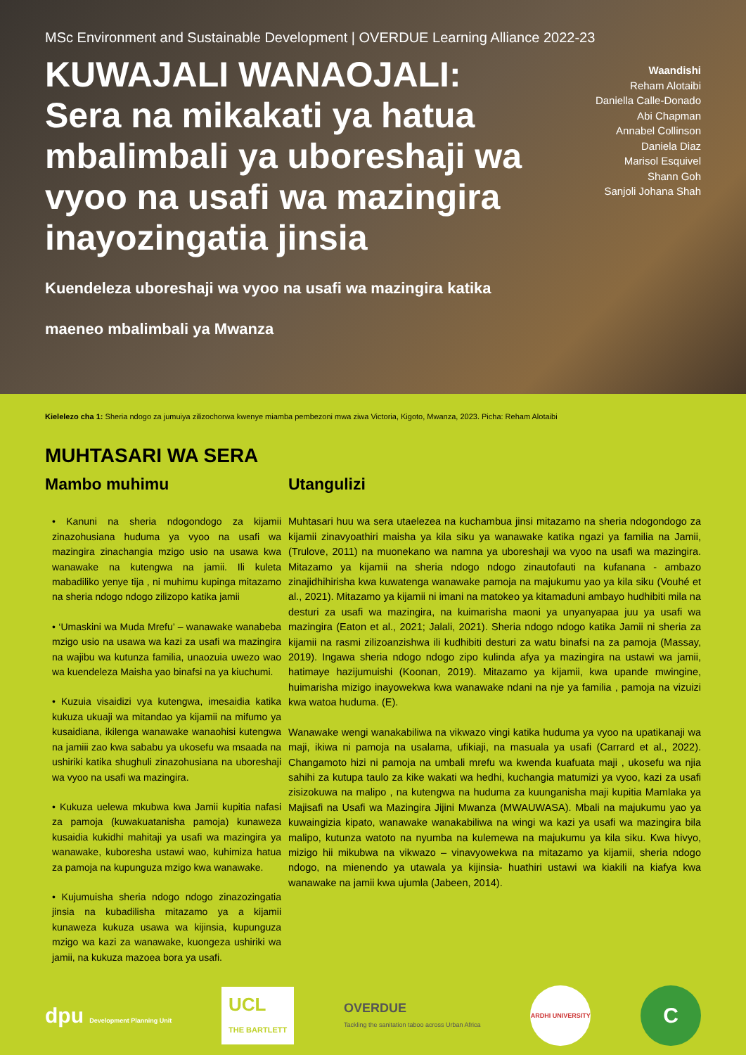MSc Environment and Sustainable Development | OVERDUE Learning Alliance 2022-23
KUWAJALI WANAOJALI:
Sera na mikakati ya hatua mbalimbali ya uboreshaji wa vyoo na usafi wa mazingira inayozingatia jinsia
Waandishi
Reham Alotaibi
Daniella Calle-Donado
Abi Chapman
Annabel Collinson
Daniela Diaz
Marisol Esquivel
Shann Goh
Sanjoli Johana Shah
Kuendeleza uboreshaji wa vyoo na usafi wa mazingira katika
maeneo mbalimbali ya Mwanza
Kielelezo cha 1: Sheria ndogo za jumuiya zilizochorwa kwenye miamba pembezoni mwa ziwa Victoria, Kigoto, Mwanza, 2023. Picha: Reham Alotaibi
MUHTASARI WA SERA
Mambo muhimu
• Kanuni na sheria ndogondogo za kijamii zinazohusiana huduma ya vyoo na usafi wa mazingira zinachangia mzigo usio na usawa kwa wanawake na kutengwa na jamii. Ili kuleta mabadiliko yenye tija , ni muhimu kupinga mitazamo na sheria ndogo ndogo zilizopo katika jamii
• ‘Umaskini wa Muda Mrefu’ – wanawake wanabeba mzigo usio na usawa wa kazi za usafi wa mazingira na wajibu wa kutunza familia, unaozuia uwezo wao wa kuendeleza Maisha yao binafsi na ya kiuchumi.
• Kuzuia visaidizi vya kutengwa, imesaidia katika kukuza ukuaji wa mitandao ya kijamii na mifumo ya kusaidiana, ikilenga wanawake wanaohisi kutengwa na jamiii zao kwa sababu ya ukosefu wa msaada na ushiriki katika shughuli zinazohusiana na uboreshaji wa vyoo na usafi wa mazingira.
• Kukuza uelewa mkubwa kwa Jamii kupitia nafasi za pamoja (kuwakuatanisha pamoja) kunaweza kusaidia kukidhi mahitaji ya usafi wa mazingira ya wanawake, kuboresha ustawi wao, kuhimiza hatua za pamoja na kupunguza mzigo kwa wanawake.
• Kujumuisha sheria ndogo ndogo zinazozingatia jinsia na kubadilisha mitazamo ya a kijamii kunaweza kukuza usawa wa kijinsia, kupunguza mzigo wa kazi za wanawake, kuongeza ushiriki wa jamii, na kukuza mazoea bora ya usafi.
Utangulizi
Muhtasari huu wa sera utaelezea na kuchambua jinsi mitazamo na sheria ndogondogo za kijamii zinavyoathiri maisha ya kila siku ya wanawake katika ngazi ya familia na Jamii, (Trulove, 2011) na muonekano wa namna ya uboreshaji wa vyoo na usafi wa mazingira. Mitazamo ya kijamii na sheria ndogo ndogo zinautofauti na kufanana - ambazo zinajidhihirisha kwa kuwatenga wanawake pamoja na majukumu yao ya kila siku (Vouhé et al., 2021). Mitazamo ya kijamii ni imani na matokeo ya kitamaduni ambayo hudhibiti mila na desturi za usafi wa mazingira, na kuimarisha maoni ya unyanyapaa juu ya usafi wa mazingira (Eaton et al., 2021; Jalali, 2021). Sheria ndogo ndogo katika Jamii ni sheria za kijamii na rasmi zilizoanzishwa ili kudhibiti desturi za watu binafsi na za pamoja (Massay, 2019). Ingawa sheria ndogo ndogo zipo kulinda afya ya mazingira na ustawi wa jamii, hatimaye hazijumuishi (Koonan, 2019). Mitazamo ya kijamii, kwa upande mwingine, huimarisha mizigo inayowekwa kwa wanawake ndani na nje ya familia , pamoja na vizuizi kwa watoa huduma. (E).
Wanawake wengi wanakabiliwa na vikwazo vingi katika huduma ya vyoo na upatikanaji wa maji, ikiwa ni pamoja na usalama, ufikiaji, na masuala ya usafi (Carrard et al., 2022). Changamoto hizi ni pamoja na umbali mrefu wa kwenda kuafuata maji , ukosefu wa njia sahihi za kutupa taulo za kike wakati wa hedhi, kuchangia matumizi ya vyoo, kazi za usafi zisizokuwa na malipo , na kutengwa na huduma za kuunganisha maji kupitia Mamlaka ya Majisafi na Usafi wa Mazingira Jijini Mwanza (MWAUWASA). Mbali na majukumu yao ya kuwaingizia kipato, wanawake wanakabiliwa na wingi wa kazi ya usafi wa mazingira bila malipo, kutunza watoto na nyumba na kulemewa na majukumu ya kila siku. Kwa hivyo, mizigo hii mikubwa na vikwazo – vinavyowekwa na mitazamo ya kijamii, sheria ndogo ndogo, na mienendo ya utawala ya kijinsia- huathiri ustawi wa kiakili na kiafya kwa wanawake na jamii kwa ujumla (Jabeen, 2014).
dpu Development Planning Unit
UCL
THE BARTLETT
OVERDUE
Tackling the sanitation taboo across Urban Africa
ARDHI UNIVERSITY
C